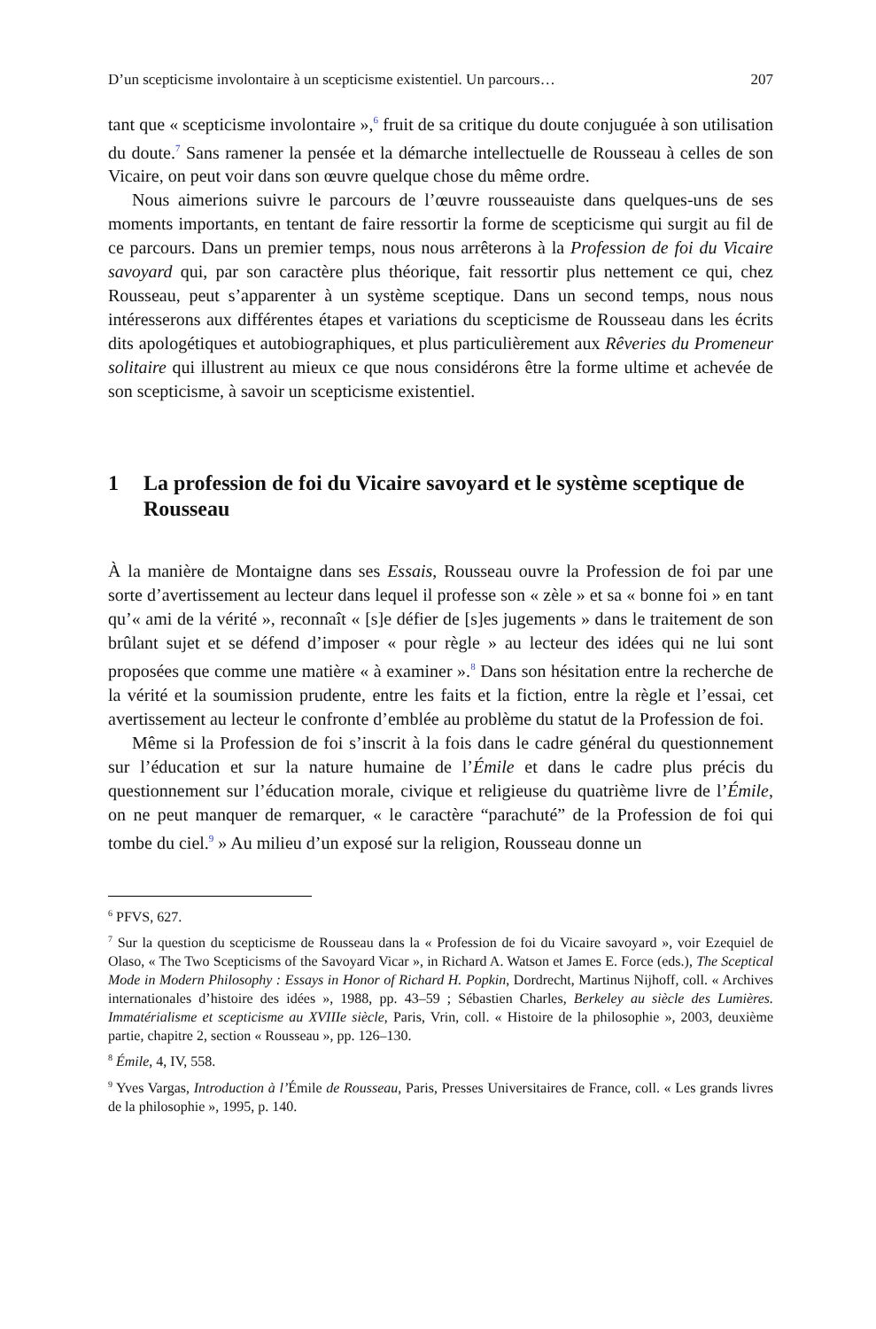D’un scepticisme involontaire à un scepticisme existentiel. Un parcours… 207
tant que « scepticisme involontaire »,<sup>6</sup> fruit de sa critique du doute conjuguée à son utilisation du doute.<sup>7</sup> Sans ramener la pensée et la démarche intellectuelle de Rousseau à celles de son Vicaire, on peut voir dans son œuvre quelque chose du même ordre.
Nous aimerions suivre le parcours de l’œuvre rousseauiste dans quelques-uns de ses moments importants, en tentant de faire ressortir la forme de scepticisme qui surgit au fil de ce parcours. Dans un premier temps, nous nous arrêterons à la Profession de foi du Vicaire savoyard qui, par son caractère plus théorique, fait ressortir plus nettement ce qui, chez Rousseau, peut s’apparenter à un système sceptique. Dans un second temps, nous nous intéresserons aux différentes étapes et variations du scepticisme de Rousseau dans les écrits dits apologétiques et autobiographiques, et plus particulièrement aux Rêveries du Promeneur solitaire qui illustrent au mieux ce que nous considérons être la forme ultime et achevée de son scepticisme, à savoir un scepticisme existentiel.
1 La profession de foi du Vicaire savoyard et le système sceptique de Rousseau
À la manière de Montaigne dans ses Essais, Rousseau ouvre la Profession de foi par une sorte d’avertissement au lecteur dans lequel il professe son « zèle » et sa « bonne foi » en tant qu’« ami de la vérité », reconnaît « [s]e défier de [s]es jugements » dans le traitement de son brûlant sujet et se défend d’imposer « pour règle » au lecteur des idées qui ne lui sont proposées que comme une matière « à examiner ».<sup>8</sup> Dans son hésitation entre la recherche de la vérité et la soumission prudente, entre les faits et la fiction, entre la règle et l’essai, cet avertissement au lecteur le confronte d’emblée au problème du statut de la Profession de foi.
Même si la Profession de foi s’inscrit à la fois dans le cadre général du questionnement sur l’éducation et sur la nature humaine de l’Émile et dans le cadre plus précis du questionnement sur l’éducation morale, civique et religieuse du quatrième livre de l’Émile, on ne peut manquer de remarquer, « le caractère “parachuté” de la Profession de foi qui tombe du ciel.<sup>9</sup> » Au milieu d’un exposé sur la religion, Rousseau donne un
<sup>6</sup> PFVS, 627.
<sup>7</sup> Sur la question du scepticisme de Rousseau dans la « Profession de foi du Vicaire savoyard », voir Ezequiel de Olaso, « The Two Scepticisms of the Savoyard Vicar », in Richard A. Watson et James E. Force (eds.), The Sceptical Mode in Modern Philosophy : Essays in Honor of Richard H. Popkin, Dordrecht, Martinus Nijhoff, coll. « Archives internationales d’histoire des idées », 1988, pp. 43–59 ; Sébastien Charles, Berkeley au siècle des Lumières. Immatérialisme et scepticisme au XVIIIe siècle, Paris, Vrin, coll. « Histoire de la philosophie », 2003, deuxième partie, chapitre 2, section « Rousseau », pp. 126–130.
<sup>8</sup> Émile, 4, IV, 558.
<sup>9</sup> Yves Vargas, Introduction à l’Émile de Rousseau, Paris, Presses Universitaires de France, coll. « Les grands livres de la philosophie », 1995, p. 140.